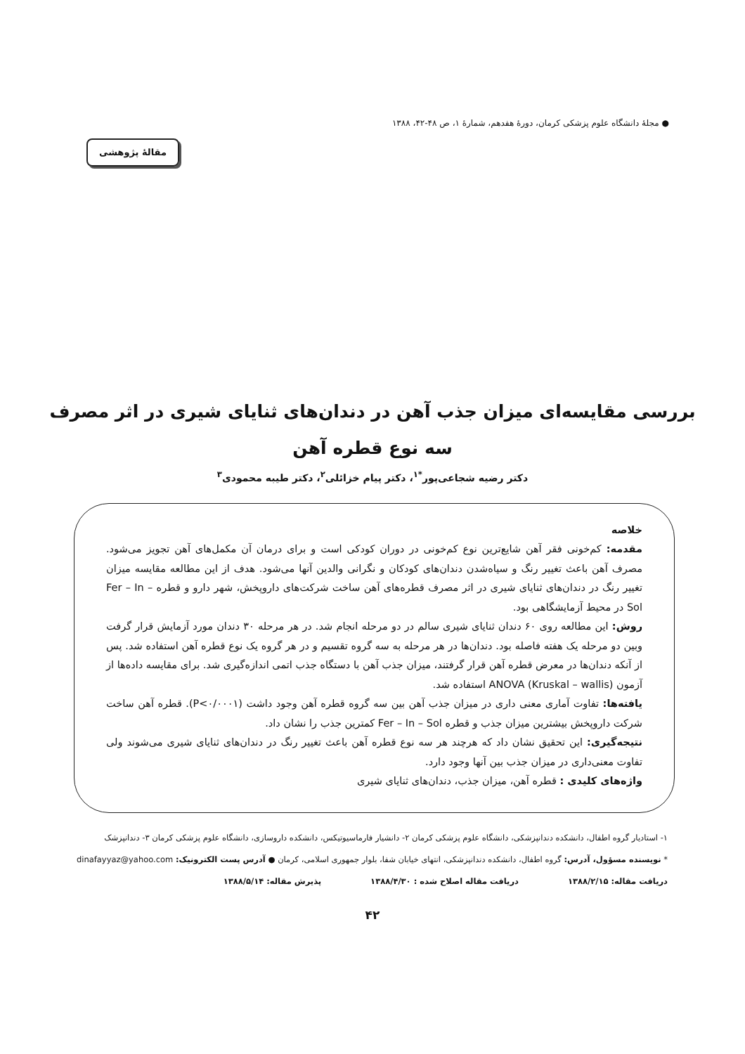● مجلهٔ دانشگاه علوم پزشکی کرمان، دورهٔ هفدهم، شمارهٔ ۱، ص ۴۸-۴۲، ۱۳۸۸
مقالهٔ پژوهشی
بررسی مقایسه‌ای میزان جذب آهن در دندان‌های ثنایای شیری در اثر مصرف
سه نوع قطره آهن
دکتر رضیه شجاعی‌پور<sup>*۱</sup>، دکتر پیام خزائلی<sup>۲</sup>، دکتر طیبه محمودی<sup>۳</sup>
خلاصه
مقدمه: کم‌خونی فقر آهن شایع‌ترین نوع کم‌خونی در دوران کودکی است و برای درمان آن مکمل‌های آهن تجویز می‌شود. مصرف آهن باعث تغییر رنگ و سیاه‌شدن دندان‌های کودکان و نگرانی والدین آنها می‌شود. هدف از این مطالعه مقایسه میزان تغییر رنگ در دندان‌های ثنایای شیری در اثر مصرف قطره‌های آهن ساخت شرکت‌های داروپخش، شهر دارو و قطره Fer – In – Sol در محیط آزمایشگاهی بود.
روش: این مطالعه روی ۶۰ دندان ثنایای شیری سالم در دو مرحله انجام شد. در هر مرحله ۳۰ دندان مورد آزمایش قرار گرفت وبین دو مرحله یک هفته فاصله بود. دندان‌ها در هر مرحله به سه گروه تقسیم و در هر گروه یک نوع قطره آهن استفاده شد. پس از آنکه دندان‌ها در معرض قطره آهن قرار گرفتند، میزان جذب آهن با دستگاه جذب اتمی اندازه‌گیری شد. برای مقایسه داده‌ها از آزمون ANOVA (Kruskal – wallis) استفاده شد.
یافته‌ها: تفاوت آماری معنی داری در میزان جذب آهن بین سه گروه قطره آهن وجود داشت (P<۰/۰۰۰۱). قطره آهن ساخت شرکت داروپخش بیشترین میزان جذب و قطره Fer – In – Sol کمترین جذب را نشان داد.
نتیجه‌گیری: این تحقیق نشان داد که هرچند هر سه نوع قطره آهن باعث تغییر رنگ در دندان‌های ثنایای شیری می‌شوند ولی تفاوت معنی‌داری در میزان جذب بین آنها وجود دارد.
واژه‌های کلیدی : قطره آهن، میزان جذب، دندان‌های ثنایای شیری
۱- استادیار گروه اطفال، دانشکده دندانپزشکی، دانشگاه علوم پزشکی کرمان ۲- دانشیار فارماسیوتیکس، دانشکده داروسازی، دانشگاه علوم پزشکی کرمان ۳- دندانپزشک
* نویسنده مسؤول، آدرس: گروه اطفال، دانشکده دندانپزشکی، انتهای خیابان شفا، بلوار جمهوری اسلامی، کرمان ● آدرس پست الکترونیک: dinafayyaz@yahoo.com
دریافت مقاله: ۱۳۸۸/۲/۱۵ دریافت مقاله اصلاح شده : ۱۳۸۸/۴/۳۰ پذیرش مقاله: ۱۳۸۸/۵/۱۴
۴۲